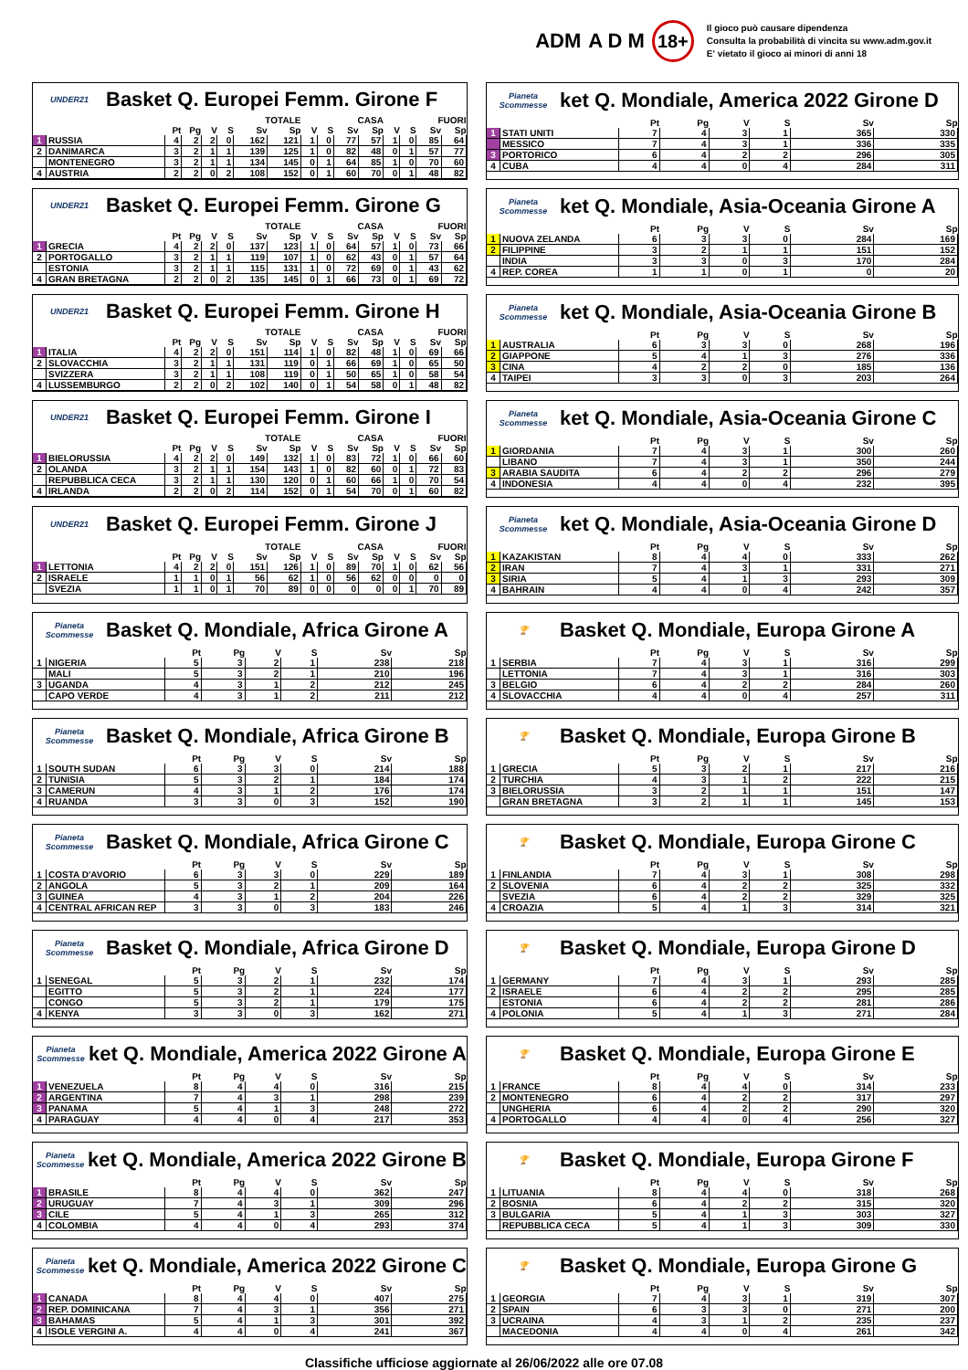ADM A D M 18+
Il gioco può causare dipendenza
Consulta la probabilità di vincita su www.adm.gov.it
E' vietato il gioco ai minori di anni 18
UNDER21
Basket Q. Europei Femm. Girone F
| | | TOTALE | | | | | | CASA | | | | FUORI | | | |
| --- | --- | --- | --- | --- | --- | --- | --- | --- | --- | --- | --- | --- | --- | --- | --- |
| | | Pt | Pg | V | S | Sv | Sp | V | S | Sv | Sp | V | S | Sv | Sp |
| 1 | RUSSIA | 4 | 2 | 2 | 0 | 162 | 121 | 1 | 0 | 77 | 57 | 1 | 0 | 85 | 64 |
| 2 | DANIMARCA | 3 | 2 | 1 | 1 | 139 | 125 | 1 | 0 | 82 | 48 | 0 | 1 | 57 | 77 |
| | MONTENEGRO | 3 | 2 | 1 | 1 | 134 | 145 | 0 | 1 | 64 | 85 | 1 | 0 | 70 | 60 |
| 4 | AUSTRIA | 2 | 2 | 0 | 2 | 108 | 152 | 0 | 1 | 60 | 70 | 0 | 1 | 48 | 82 |
UNDER21
Basket Q. Europei Femm. Girone G
| | | TOTALE | | | | | | CASA | | | | FUORI | | | |
| --- | --- | --- | --- | --- | --- | --- | --- | --- | --- | --- | --- | --- | --- | --- | --- |
| | | Pt | Pg | V | S | Sv | Sp | V | S | Sv | Sp | V | S | Sv | Sp |
| 1 | GRECIA | 4 | 2 | 2 | 0 | 137 | 123 | 1 | 0 | 64 | 57 | 1 | 0 | 73 | 66 |
| 2 | PORTOGALLO | 3 | 2 | 1 | 1 | 119 | 107 | 1 | 0 | 62 | 43 | 0 | 1 | 57 | 64 |
| | ESTONIA | 3 | 2 | 1 | 1 | 115 | 131 | 1 | 0 | 72 | 69 | 0 | 1 | 43 | 62 |
| 4 | GRAN BRETAGNA | 2 | 2 | 0 | 2 | 135 | 145 | 0 | 1 | 66 | 73 | 0 | 1 | 69 | 72 |
UNDER21
Basket Q. Europei Femm. Girone H
| | | TOTALE | | | | | | CASA | | | | FUORI | | | |
| --- | --- | --- | --- | --- | --- | --- | --- | --- | --- | --- | --- | --- | --- | --- | --- |
| | | Pt | Pg | V | S | Sv | Sp | V | S | Sv | Sp | V | S | Sv | Sp |
| 1 | ITALIA | 4 | 2 | 2 | 0 | 151 | 114 | 1 | 0 | 82 | 48 | 1 | 0 | 69 | 66 |
| 2 | SLOVACCHIA | 3 | 2 | 1 | 1 | 131 | 119 | 0 | 1 | 66 | 69 | 1 | 0 | 65 | 50 |
| | SVIZZERA | 3 | 2 | 1 | 1 | 108 | 119 | 0 | 1 | 50 | 65 | 1 | 0 | 58 | 54 |
| 4 | LUSSEMBURGO | 2 | 2 | 0 | 2 | 102 | 140 | 0 | 1 | 54 | 58 | 0 | 1 | 48 | 82 |
UNDER21
Basket Q. Europei Femm. Girone I
| | | TOTALE | | | | | | CASA | | | | FUORI | | | |
| --- | --- | --- | --- | --- | --- | --- | --- | --- | --- | --- | --- | --- | --- | --- | --- |
| | | Pt | Pg | V | S | Sv | Sp | V | S | Sv | Sp | V | S | Sv | Sp |
| 1 | BIELORUSSIA | 4 | 2 | 2 | 0 | 149 | 132 | 1 | 0 | 83 | 72 | 1 | 0 | 66 | 60 |
| 2 | OLANDA | 3 | 2 | 1 | 1 | 154 | 143 | 1 | 0 | 82 | 60 | 0 | 1 | 72 | 83 |
| | REPUBBLICA CECA | 3 | 2 | 1 | 1 | 130 | 120 | 0 | 1 | 60 | 66 | 1 | 0 | 70 | 54 |
| 4 | IRLANDA | 2 | 2 | 0 | 2 | 114 | 152 | 0 | 1 | 54 | 70 | 0 | 1 | 60 | 82 |
UNDER21
Basket Q. Europei Femm. Girone J
| | | TOTALE | | | | | | CASA | | | | FUORI | | | |
| --- | --- | --- | --- | --- | --- | --- | --- | --- | --- | --- | --- | --- | --- | --- | --- |
| | | Pt | Pg | V | S | Sv | Sp | V | S | Sv | Sp | V | S | Sv | Sp |
| 1 | LETTONIA | 4 | 2 | 2 | 0 | 151 | 126 | 1 | 0 | 89 | 70 | 1 | 0 | 62 | 56 |
| 2 | ISRAELE | 1 | 1 | 0 | 1 | 56 | 62 | 1 | 0 | 56 | 62 | 0 | 0 | 0 | 0 |
| | SVEZIA | 1 | 1 | 0 | 1 | 70 | 89 | 0 | 0 | 0 | 0 | 0 | 1 | 70 | 89 |
Pianeta Scommesse
Basket Q. Mondiale, Africa Girone A
| | | Pt | Pg | V | S | Sv | Sp |
| --- | --- | --- | --- | --- | --- | --- | --- |
| 1 | NIGERIA | 5 | 3 | 2 | 1 | 238 | 218 |
| | MALI | 5 | 3 | 2 | 1 | 210 | 196 |
| 3 | UGANDA | 4 | 3 | 1 | 2 | 212 | 245 |
| | CAPO VERDE | 4 | 3 | 1 | 2 | 211 | 212 |
Pianeta Scommesse
Basket Q. Mondiale, Africa Girone B
| | | Pt | Pg | V | S | Sv | Sp |
| --- | --- | --- | --- | --- | --- | --- | --- |
| 1 | SOUTH SUDAN | 6 | 3 | 3 | 0 | 214 | 188 |
| 2 | TUNISIA | 5 | 3 | 2 | 1 | 184 | 174 |
| 3 | CAMERUN | 4 | 3 | 1 | 2 | 176 | 174 |
| 4 | RUANDA | 3 | 3 | 0 | 3 | 152 | 190 |
Pianeta Scommesse
Basket Q. Mondiale, Africa Girone C
| | | Pt | Pg | V | S | Sv | Sp |
| --- | --- | --- | --- | --- | --- | --- | --- |
| 1 | COSTA D'AVORIO | 6 | 3 | 3 | 0 | 229 | 189 |
| 2 | ANGOLA | 5 | 3 | 2 | 1 | 209 | 164 |
| 3 | GUINEA | 4 | 3 | 1 | 2 | 204 | 226 |
| 4 | CENTRAL AFRICAN REP | 3 | 3 | 0 | 3 | 183 | 246 |
Pianeta Scommesse
Basket Q. Mondiale, Africa Girone D
| | | Pt | Pg | V | S | Sv | Sp |
| --- | --- | --- | --- | --- | --- | --- | --- |
| 1 | SENEGAL | 5 | 3 | 2 | 1 | 232 | 174 |
| | EGITTO | 5 | 3 | 2 | 1 | 224 | 177 |
| | CONGO | 5 | 3 | 2 | 1 | 179 | 175 |
| 4 | KENYA | 3 | 3 | 0 | 3 | 162 | 271 |
Pianeta Scommesse
ket Q. Mondiale, America 2022 Girone A
| | | Pt | Pg | V | S | Sv | Sp |
| --- | --- | --- | --- | --- | --- | --- | --- |
| 1 | VENEZUELA | 8 | 4 | 4 | 0 | 316 | 215 |
| 2 | ARGENTINA | 7 | 4 | 3 | 1 | 298 | 239 |
| 3 | PANAMA | 5 | 4 | 1 | 3 | 248 | 272 |
| 4 | PARAGUAY | 4 | 4 | 0 | 4 | 217 | 353 |
Pianeta Scommesse
ket Q. Mondiale, America 2022 Girone B
| | | Pt | Pg | V | S | Sv | Sp |
| --- | --- | --- | --- | --- | --- | --- | --- |
| 1 | BRASILE | 8 | 4 | 4 | 0 | 362 | 247 |
| 2 | URUGUAY | 7 | 4 | 3 | 1 | 309 | 296 |
| 3 | CILE | 5 | 4 | 1 | 3 | 265 | 312 |
| 4 | COLOMBIA | 4 | 4 | 0 | 4 | 293 | 374 |
Pianeta Scommesse
ket Q. Mondiale, America 2022 Girone C
| | | Pt | Pg | V | S | Sv | Sp |
| --- | --- | --- | --- | --- | --- | --- | --- |
| 1 | CANADA | 8 | 4 | 4 | 0 | 407 | 275 |
| 2 | REP. DOMINICANA | 7 | 4 | 3 | 1 | 356 | 271 |
| 3 | BAHAMAS | 5 | 4 | 1 | 3 | 301 | 392 |
| 4 | ISOLE VERGINI A. | 4 | 4 | 0 | 4 | 241 | 367 |
Pianeta Scommesse
ket Q. Mondiale, America 2022 Girone D
| | | Pt | Pg | V | S | Sv | Sp |
| --- | --- | --- | --- | --- | --- | --- | --- |
| 1 | STATI UNITI | 7 | 4 | 3 | 1 | 365 | 330 |
| | MESSICO | 7 | 4 | 3 | 1 | 336 | 335 |
| 3 | PORTORICO | 6 | 4 | 2 | 2 | 296 | 305 |
| 4 | CUBA | 4 | 4 | 0 | 4 | 284 | 311 |
Pianeta Scommesse
ket Q. Mondiale, Asia-Oceania Girone A
| | | Pt | Pg | V | S | Sv | Sp |
| --- | --- | --- | --- | --- | --- | --- | --- |
| 1 | NUOVA ZELANDA | 6 | 3 | 3 | 0 | 284 | 169 |
| 2 | FILIPPINE | 3 | 2 | 1 | 1 | 151 | 152 |
| | INDIA | 3 | 3 | 0 | 3 | 170 | 284 |
| 4 | REP. COREA | 1 | 1 | 0 | 1 | 0 | 20 |
Pianeta Scommesse
ket Q. Mondiale, Asia-Oceania Girone B
| | | Pt | Pg | V | S | Sv | Sp |
| --- | --- | --- | --- | --- | --- | --- | --- |
| 1 | AUSTRALIA | 6 | 3 | 3 | 0 | 268 | 196 |
| 2 | GIAPPONE | 5 | 4 | 1 | 3 | 276 | 336 |
| 3 | CINA | 4 | 2 | 2 | 0 | 185 | 136 |
| 4 | TAIPEI | 3 | 3 | 0 | 3 | 203 | 264 |
Pianeta Scommesse
ket Q. Mondiale, Asia-Oceania Girone C
| | | Pt | Pg | V | S | Sv | Sp |
| --- | --- | --- | --- | --- | --- | --- | --- |
| 1 | GIORDANIA | 7 | 4 | 3 | 1 | 300 | 260 |
| | LIBANO | 7 | 4 | 3 | 1 | 350 | 244 |
| 3 | ARABIA SAUDITA | 6 | 4 | 2 | 2 | 296 | 279 |
| 4 | INDONESIA | 4 | 4 | 0 | 4 | 232 | 395 |
Pianeta Scommesse
ket Q. Mondiale, Asia-Oceania Girone D
| | | Pt | Pg | V | S | Sv | Sp |
| --- | --- | --- | --- | --- | --- | --- | --- |
| 1 | KAZAKISTAN | 8 | 4 | 4 | 0 | 333 | 262 |
| 2 | IRAN | 7 | 4 | 3 | 1 | 331 | 271 |
| 3 | SIRIA | 5 | 4 | 1 | 3 | 293 | 309 |
| 4 | BAHRAIN | 4 | 4 | 0 | 4 | 242 | 357 |
🏆
Basket Q. Mondiale, Europa Girone A
| | | Pt | Pg | V | S | Sv | Sp |
| --- | --- | --- | --- | --- | --- | --- | --- |
| 1 | SERBIA | 7 | 4 | 3 | 1 | 316 | 299 |
| | LETTONIA | 7 | 4 | 3 | 1 | 316 | 303 |
| 3 | BELGIO | 6 | 4 | 2 | 2 | 284 | 260 |
| 4 | SLOVACCHIA | 4 | 4 | 0 | 4 | 257 | 311 |
🏆
Basket Q. Mondiale, Europa Girone B
| | | Pt | Pg | V | S | Sv | Sp |
| --- | --- | --- | --- | --- | --- | --- | --- |
| 1 | GRECIA | 5 | 3 | 2 | 1 | 217 | 216 |
| 2 | TURCHIA | 4 | 3 | 1 | 2 | 222 | 215 |
| 3 | BIELORUSSIA | 3 | 2 | 1 | 1 | 151 | 147 |
| | GRAN BRETAGNA | 3 | 2 | 1 | 1 | 145 | 153 |
🏆
Basket Q. Mondiale, Europa Girone C
| | | Pt | Pg | V | S | Sv | Sp |
| --- | --- | --- | --- | --- | --- | --- | --- |
| 1 | FINLANDIA | 7 | 4 | 3 | 1 | 308 | 298 |
| 2 | SLOVENIA | 6 | 4 | 2 | 2 | 325 | 332 |
| | SVEZIA | 6 | 4 | 2 | 2 | 329 | 325 |
| 4 | CROAZIA | 5 | 4 | 1 | 3 | 314 | 321 |
🏆
Basket Q. Mondiale, Europa Girone D
| | | Pt | Pg | V | S | Sv | Sp |
| --- | --- | --- | --- | --- | --- | --- | --- |
| 1 | GERMANY | 7 | 4 | 3 | 1 | 293 | 285 |
| 2 | ISRAELE | 6 | 4 | 2 | 2 | 295 | 285 |
| | ESTONIA | 6 | 4 | 2 | 2 | 281 | 286 |
| 4 | POLONIA | 5 | 4 | 1 | 3 | 271 | 284 |
🏆
Basket Q. Mondiale, Europa Girone E
| | | Pt | Pg | V | S | Sv | Sp |
| --- | --- | --- | --- | --- | --- | --- | --- |
| 1 | FRANCE | 8 | 4 | 4 | 0 | 314 | 233 |
| 2 | MONTENEGRO | 6 | 4 | 2 | 2 | 317 | 297 |
| | UNGHERIA | 6 | 4 | 2 | 2 | 290 | 320 |
| 4 | PORTOGALLO | 4 | 4 | 0 | 4 | 256 | 327 |
🏆
Basket Q. Mondiale, Europa Girone F
| | | Pt | Pg | V | S | Sv | Sp |
| --- | --- | --- | --- | --- | --- | --- | --- |
| 1 | LITUANIA | 8 | 4 | 4 | 0 | 318 | 268 |
| 2 | BOSNIA | 6 | 4 | 2 | 2 | 315 | 320 |
| 3 | BULGARIA | 5 | 4 | 1 | 3 | 303 | 327 |
| | REPUBBLICA CECA | 5 | 4 | 1 | 3 | 309 | 330 |
🏆
Basket Q. Mondiale, Europa Girone G
| | | Pt | Pg | V | S | Sv | Sp |
| --- | --- | --- | --- | --- | --- | --- | --- |
| 1 | GEORGIA | 7 | 4 | 3 | 1 | 319 | 307 |
| 2 | SPAIN | 6 | 3 | 3 | 0 | 271 | 200 |
| 3 | UCRAINA | 4 | 3 | 1 | 2 | 235 | 237 |
| | MACEDONIA | 4 | 4 | 0 | 4 | 261 | 342 |
Classifiche ufficiose aggiornate al 26/06/2022 alle ore 07.08